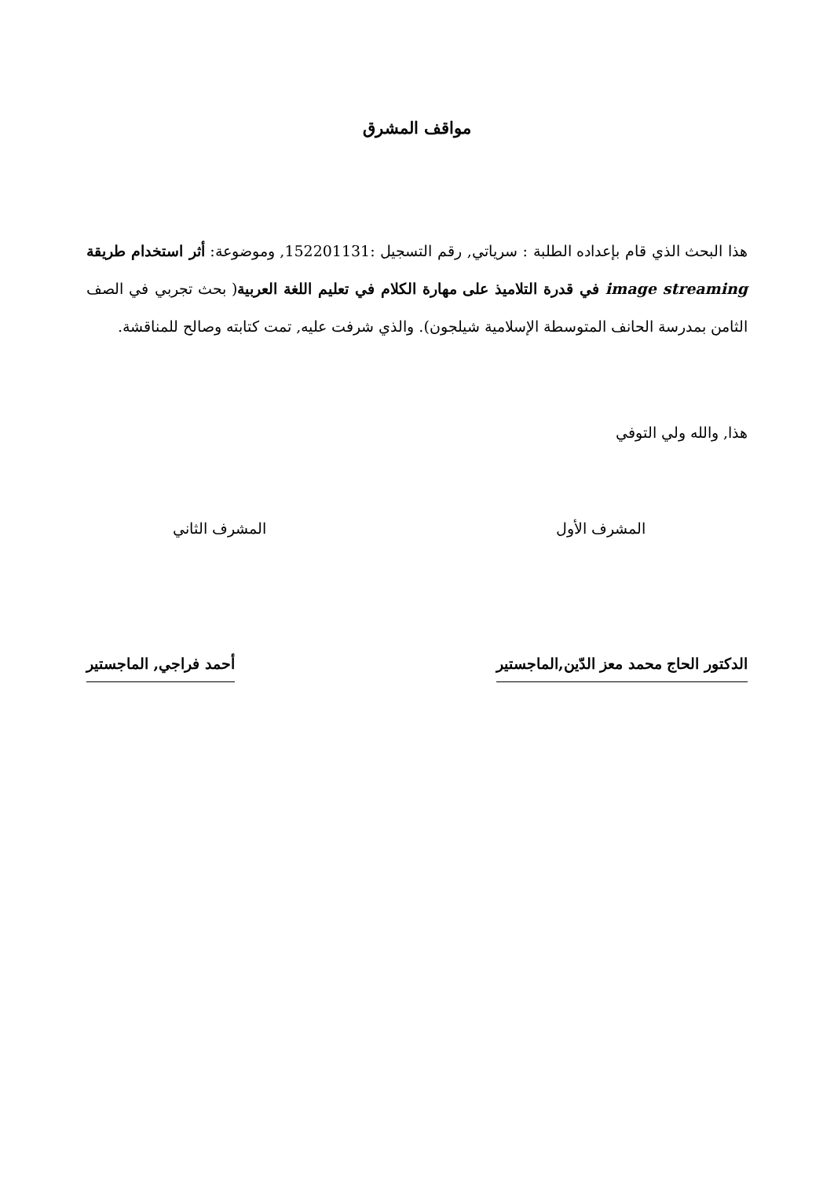مواقف المشرق
هذا البحث الذي قام بإعداده الطلبة : سرياتي, رقم التسجيل :152201131, وموضوعة: أثر استخدام طريقة image streaming في قدرة التلاميذ على مهارة الكلام في تعليم اللغة العربية( بحث تجربي في الصف الثامن بمدرسة الحانف المتوسطة الإسلامية شيلجون). والذي شرفت عليه, تمت كتابته وصالح للمناقشة.
هذا, والله ولي التوفي
المشرف الأول المشرف الثاني
الدكتور الحاج محمد معز الدّين,الماجستير
أحمد فراجي, الماجستير